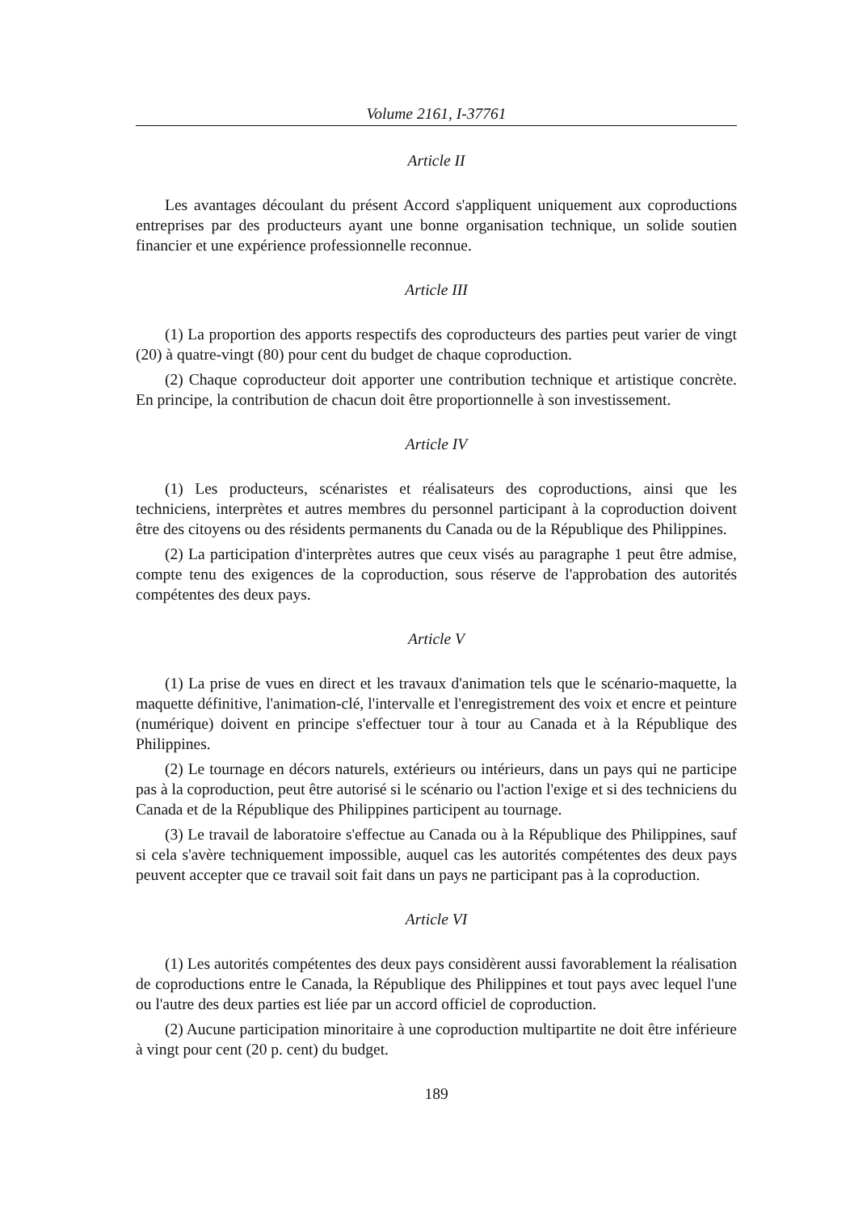Volume 2161, I-37761
Article II
Les avantages découlant du présent Accord s'appliquent uniquement aux coproductions entreprises par des producteurs ayant une bonne organisation technique, un solide soutien financier et une expérience professionnelle reconnue.
Article III
(1) La proportion des apports respectifs des coproducteurs des parties peut varier de vingt (20) à quatre-vingt (80) pour cent du budget de chaque coproduction.
(2) Chaque coproducteur doit apporter une contribution technique et artistique concrète. En principe, la contribution de chacun doit être proportionnelle à son investissement.
Article IV
(1) Les producteurs, scénaristes et réalisateurs des coproductions, ainsi que les techniciens, interprètes et autres membres du personnel participant à la coproduction doivent être des citoyens ou des résidents permanents du Canada ou de la République des Philippines.
(2) La participation d'interprètes autres que ceux visés au paragraphe 1 peut être admise, compte tenu des exigences de la coproduction, sous réserve de l'approbation des autorités compétentes des deux pays.
Article V
(1) La prise de vues en direct et les travaux d'animation tels que le scénario-maquette, la maquette définitive, l'animation-clé, l'intervalle et l'enregistrement des voix et encre et peinture (numérique) doivent en principe s'effectuer tour à tour au Canada et à la République des Philippines.
(2) Le tournage en décors naturels, extérieurs ou intérieurs, dans un pays qui ne participe pas à la coproduction, peut être autorisé si le scénario ou l'action l'exige et si des techniciens du Canada et de la République des Philippines participent au tournage.
(3) Le travail de laboratoire s'effectue au Canada ou à la République des Philippines, sauf si cela s'avère techniquement impossible, auquel cas les autorités compétentes des deux pays peuvent accepter que ce travail soit fait dans un pays ne participant pas à la coproduction.
Article VI
(1) Les autorités compétentes des deux pays considèrent aussi favorablement la réalisation de coproductions entre le Canada, la République des Philippines et tout pays avec lequel l'une ou l'autre des deux parties est liée par un accord officiel de coproduction.
(2) Aucune participation minoritaire à une coproduction multipartite ne doit être inférieure à vingt pour cent (20 p. cent) du budget.
189